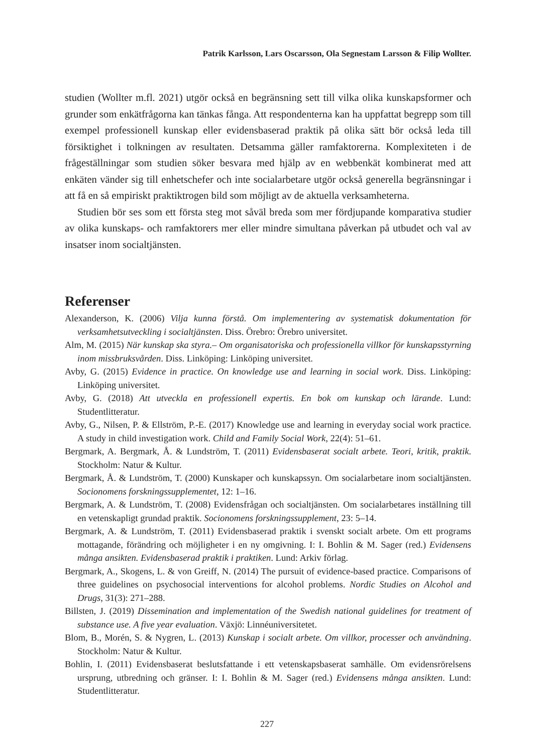Patrik Karlsson, Lars Oscarsson, Ola Segnestam Larsson & Filip Wollter.
studien (Wollter m.fl. 2021) utgör också en begränsning sett till vilka olika kunskaps­former och grunder som enkätfrågorna kan tänkas fånga. Att respondenterna kan ha uppfattat begrepp som till exempel professionell kunskap eller evidensbaserad prak­tik på olika sätt bör också leda till försiktighet i tolkningen av resultaten. Detsamma gäller ramfaktorerna. Komplexiteten i de frågeställningar som studien söker besvara med hjälp av en webbenkät kombinerat med att enkäten vänder sig till enhetschefer och inte socialarbetare utgör också generella begränsningar i att få en så empiriskt praktiktrogen bild som möjligt av de aktuella verksamheterna.
Studien bör ses som ett första steg mot såväl breda som mer fördjupande kompa­rativa studier av olika kunskaps- och ramfaktorers mer eller mindre simultana påver­kan på utbudet och val av insatser inom socialtjänsten.
Referenser
Alexanderson, K. (2006) Vilja kunna förstå. Om implementering av systematisk dokumentation för verksamhetsutveckling i socialtjänsten. Diss. Örebro: Örebro universitet.
Alm, M. (2015) När kunskap ska styra.– Om organisatoriska och professionella villkor för kunskaps­styrning inom missbruksvården. Diss. Linköping: Linköping universitet.
Avby, G. (2015) Evidence in practice. On knowledge use and learning in social work. Diss. Linköping: Linköping universitet.
Avby, G. (2018) Att utveckla en professionell expertis. En bok om kunskap och lärande. Lund: Studentlitteratur.
Avby, G., Nilsen, P. & Ellström, P.-E. (2017) Knowledge use and learning in everyday social work practice. A study in child investigation work. Child and Family Social Work, 22(4): 51–61.
Bergmark, A. Bergmark, Å. & Lundström, T. (2011) Evidensbaserat socialt arbete. Teori, kritik, prak­tik. Stockholm: Natur & Kultur.
Bergmark, Å. & Lundström, T. (2000) Kunskaper och kunskapssyn. Om socialarbetare inom social­tjänsten. Socionomens forskningssupplementet, 12: 1–16.
Bergmark, A. & Lundström, T. (2008) Evidensfrågan och socialtjänsten. Om socialarbetares inställ­ning till en vetenskapligt grundad praktik. Socionomens forskningssupplement, 23: 5–14.
Bergmark, A. & Lundström, T. (2011) Evidensbaserad praktik i svenskt socialt arbete. Om ett pro­grams mottagande, förändring och möjligheter i en ny omgivning. I: I. Bohlin & M. Sager (red.) Evidensens många ansikten. Evidensbaserad praktik i praktiken. Lund: Arkiv förlag.
Bergmark, A., Skogens, L. & von Greiff, N. (2014) The pursuit of evidence-based practice. Comparisons of three guidelines on psychosocial interventions for alcohol problems. Nordic Studies on Alcohol and Drugs, 31(3): 271–288.
Billsten, J. (2019) Dissemination and implementation of the Swedish national guidelines for treatment of substance use. A five year evaluation. Växjö: Linnéuniversitetet.
Blom, B., Morén, S. & Nygren, L. (2013) Kunskap i socialt arbete. Om villkor, processer och använd­ning. Stockholm: Natur & Kultur.
Bohlin, I. (2011) Evidensbaserat beslutsfattande i ett vetenskapsbaserat samhälle. Om evidensrö­relsens ursprung, utbredning och gränser. I: I. Bohlin & M. Sager (red.) Evidensens många ansik­ten. Lund: Studentlitteratur.
227